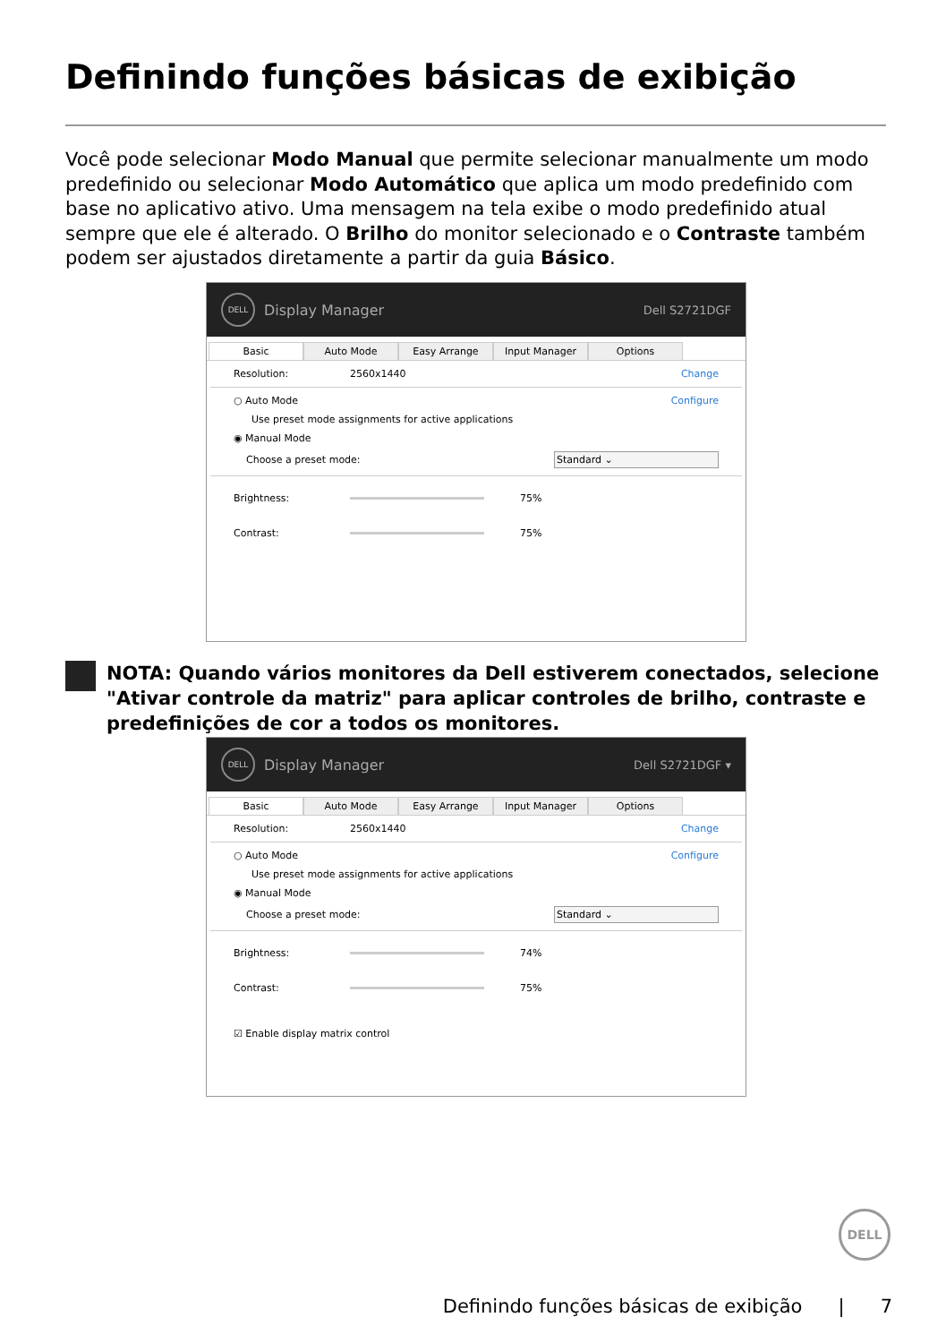Definindo funções básicas de exibição
Você pode selecionar Modo Manual que permite selecionar manualmente um modo predefinido ou selecionar Modo Automático que aplica um modo predefinido com base no aplicativo ativo. Uma mensagem na tela exibe o modo predefinido atual sempre que ele é alterado. O Brilho do monitor selecionado e o Contraste também podem ser ajustados diretamente a partir da guia Básico.
DELL Display Manager Dell S2721DGF
Basic Auto Mode Easy Arrange Input Manager Options
Resolution: 2560x1440 Change
○ Auto Mode Configure
Use preset mode assignments for active applications
◉ Manual Mode
Choose a preset mode: Standard ⌄
Brightness: 75%
Contrast: 75%
NOTA: Quando vários monitores da Dell estiverem conectados, selecione "Ativar controle da matriz" para aplicar controles de brilho, contraste e predefinições de cor a todos os monitores.
DELL Display Manager Dell S2721DGF ▾
Basic Auto Mode Easy Arrange Input Manager Options
Resolution: 2560x1440 Change
○ Auto Mode Configure
Use preset mode assignments for active applications
◉ Manual Mode
Choose a preset mode: Standard ⌄
Brightness: 74%
Contrast: 75%
☑ Enable display matrix control
DELL
Definindo funções básicas de exibição | 7